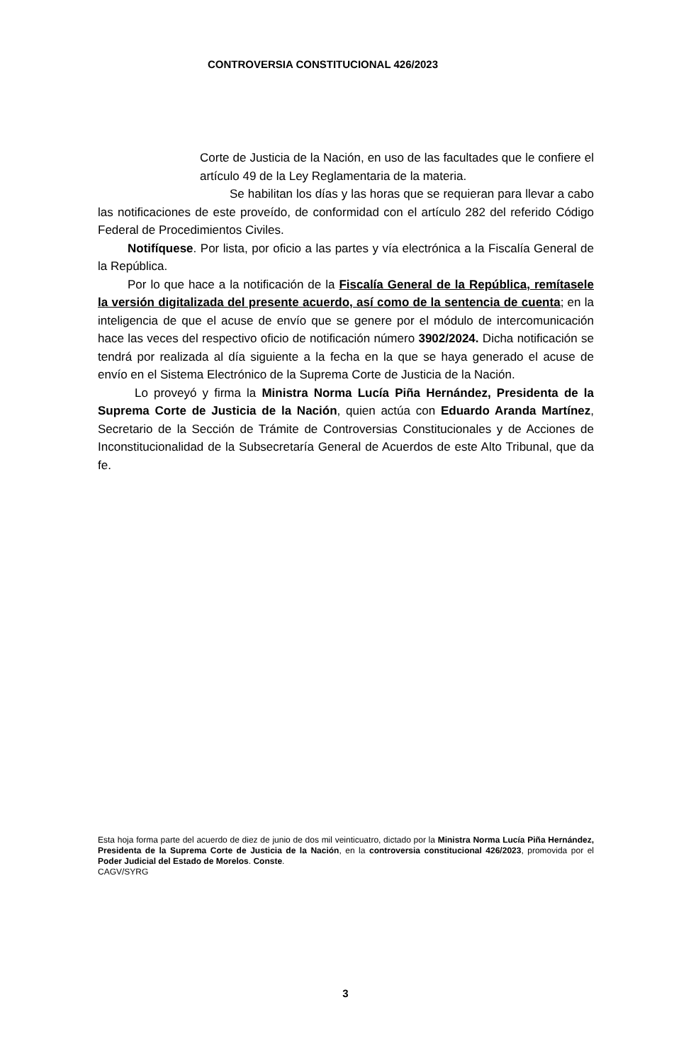CONTROVERSIA CONSTITUCIONAL 426/2023
Corte de Justicia de la Nación, en uso de las facultades que le confiere el artículo 49 de la Ley Reglamentaria de la materia.
Se habilitan los días y las horas que se requieran para llevar a cabo las notificaciones de este proveído, de conformidad con el artículo 282 del referido Código Federal de Procedimientos Civiles.
Notifíquese. Por lista, por oficio a las partes y vía electrónica a la Fiscalía General de la República.
Por lo que hace a la notificación de la Fiscalía General de la República, remítasele la versión digitalizada del presente acuerdo, así como de la sentencia de cuenta; en la inteligencia de que el acuse de envío que se genere por el módulo de intercomunicación hace las veces del respectivo oficio de notificación número 3902/2024. Dicha notificación se tendrá por realizada al día siguiente a la fecha en la que se haya generado el acuse de envío en el Sistema Electrónico de la Suprema Corte de Justicia de la Nación.
Lo proveyó y firma la Ministra Norma Lucía Piña Hernández, Presidenta de la Suprema Corte de Justicia de la Nación, quien actúa con Eduardo Aranda Martínez, Secretario de la Sección de Trámite de Controversias Constitucionales y de Acciones de Inconstitucionalidad de la Subsecretaría General de Acuerdos de este Alto Tribunal, que da fe.
Esta hoja forma parte del acuerdo de diez de junio de dos mil veinticuatro, dictado por la Ministra Norma Lucía Piña Hernández, Presidenta de la Suprema Corte de Justicia de la Nación, en la controversia constitucional 426/2023, promovida por el Poder Judicial del Estado de Morelos. Conste.
CAGV/SYRG
3